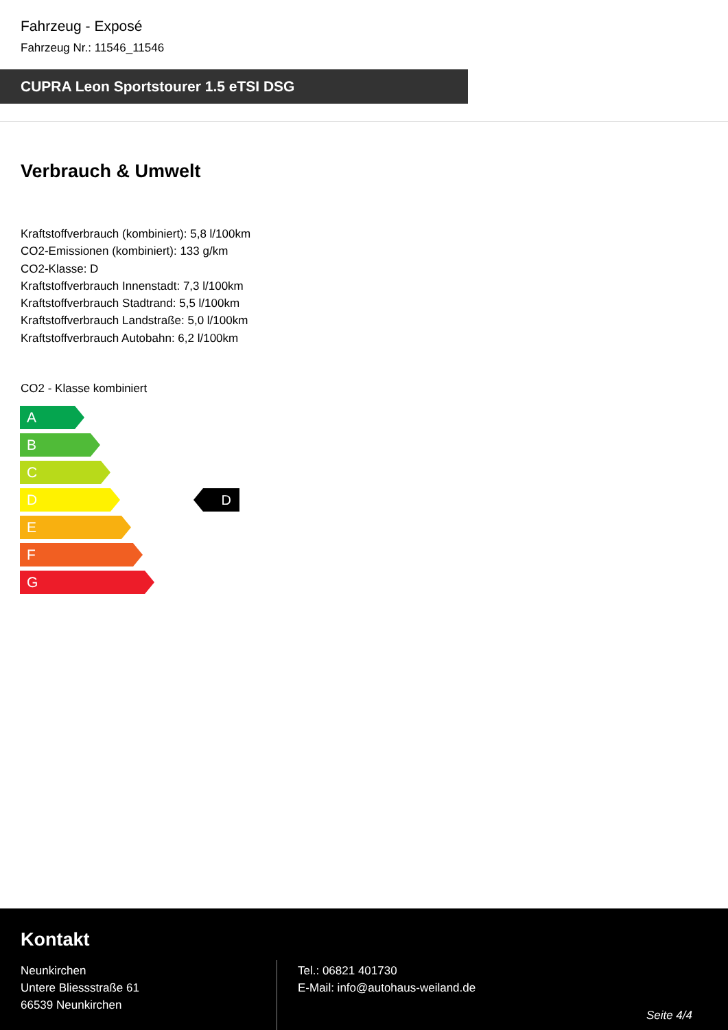Fahrzeug - Exposé
Fahrzeug Nr.: 11546_11546
CUPRA Leon Sportstourer 1.5 eTSI DSG
Verbrauch & Umwelt
Kraftstoffverbrauch (kombiniert): 5,8 l/100km
CO2-Emissionen (kombiniert): 133 g/km
CO2-Klasse: D
Kraftstoffverbrauch Innenstadt: 7,3 l/100km
Kraftstoffverbrauch Stadtrand: 5,5 l/100km
Kraftstoffverbrauch Landstraße: 5,0 l/100km
Kraftstoffverbrauch Autobahn: 6,2 l/100km
CO2 - Klasse kombiniert
A
B
C
D
E
F
G
D
Kontakt
Neunkirchen
Untere Bliessstraße 61
66539 Neunkirchen
Tel.: 06821 401730
E-Mail: info@autohaus-weiland.de
Seite 4/4